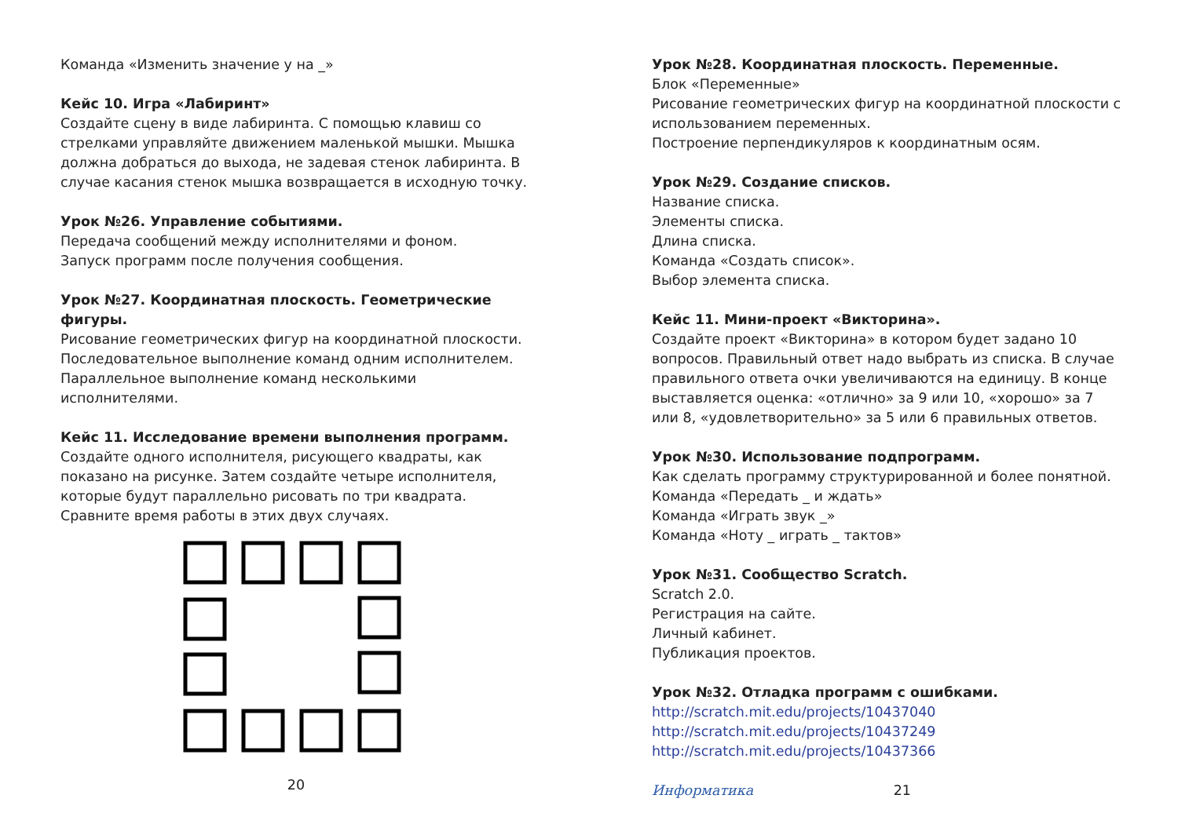Команда «Изменить значение у на _»
Кейс 10. Игра «Лабиринт»
Создайте сцену в виде лабиринта. С помощью клавиш со стрелками управляйте движением маленькой мышки. Мышка должна добраться до выхода, не задевая стенок лабиринта. В случае касания стенок мышка возвращается в исходную точку.
Урок №26. Управление событиями.
Передача сообщений между исполнителями и фоном.
Запуск программ после получения сообщения.
Урок №27. Координатная плоскость. Геометрические фигуры.
Рисование геометрических фигур на координатной плоскости.
Последовательное выполнение команд одним исполнителем.
Параллельное выполнение команд несколькими исполнителями.
Кейс 11. Исследование времени выполнения программ.
Создайте одного исполнителя, рисующего квадраты, как показано на рисунке. Затем создайте четыре исполнителя, которые будут параллельно рисовать по три квадрата. Сравните время работы в этих двух случаях.
20
Урок №28. Координатная плоскость. Переменные.
Блок «Переменные»
Рисование геометрических фигур на координатной плоскости с использованием переменных.
Построение перпендикуляров к координатным осям.
Урок №29. Создание списков.
Название списка.
Элементы списка.
Длина списка.
Команда «Создать список».
Выбор элемента списка.
Кейс 11. Мини-проект «Викторина».
Создайте проект «Викторина» в котором будет задано 10 вопросов. Правильный ответ надо выбрать из списка. В случае правильного ответа очки увеличиваются на единицу. В конце выставляется оценка: «отлично» за 9 или 10, «хорошо» за 7 или 8, «удовлетворительно» за 5 или 6 правильных ответов.
Урок №30. Использование подпрограмм.
Как сделать программу структурированной и более понятной.
Команда «Передать _ и ждать»
Команда «Играть звук _»
Команда «Ноту _ играть _ тактов»
Урок №31. Сообщество Scratch.
Scratch 2.0.
Регистрация на сайте.
Личный кабинет.
Публикация проектов.
Урок №32. Отладка программ с ошибками.
http://scratch.mit.edu/projects/10437040
http://scratch.mit.edu/projects/10437249
http://scratch.mit.edu/projects/10437366
Информатика 21